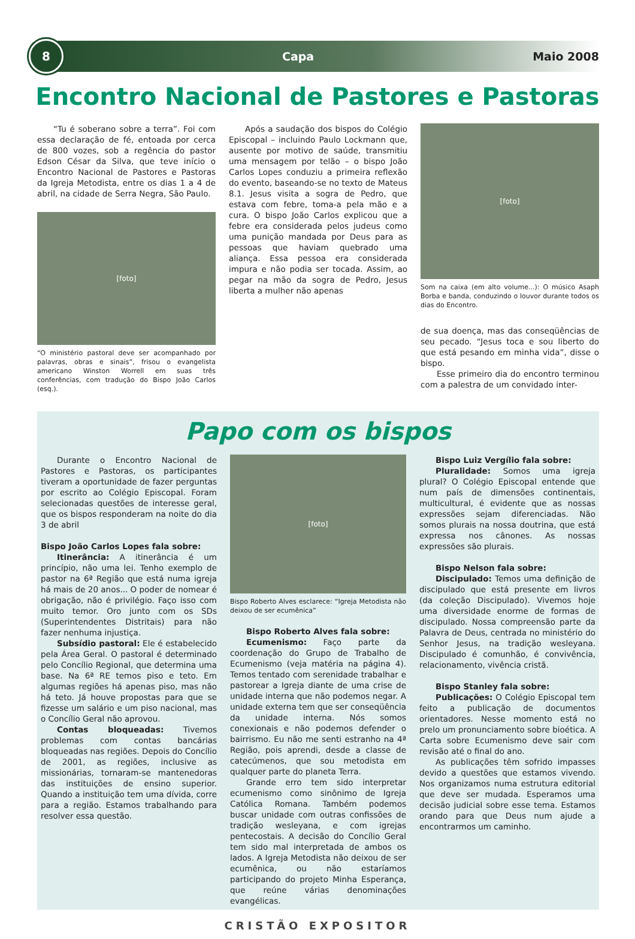8
Capa Maio 2008
Encontro Nacional de Pastores e Pastoras
“Tu é soberano sobre a terra”. Foi com essa declaração de fé, entoada por cerca de 800 vozes, sob a regência do pastor Edson César da Silva, que teve início o Encontro Nacional de Pastores e Pastoras da Igreja Metodista, entre os dias 1 a 4 de abril, na cidade de Serra Negra, São Paulo.
[foto]
“O ministério pastoral deve ser acompanhado por palavras, obras e sinais”, frisou o evangelista americano Winston Worrell em suas três conferências, com tradução do Bispo João Carlos (esq.).
Após a saudação dos bispos do Colégio Episcopal – incluindo Paulo Lockmann que, ausente por motivo de saúde, transmitiu uma mensagem por telão – o bispo João Carlos Lopes conduziu a primeira reflexão do evento, baseando-se no texto de Mateus 8.1. Jesus visita a sogra de Pedro, que estava com febre, toma-a pela mão e a cura. O bispo João Carlos explicou que a febre era considerada pelos judeus como uma punição mandada por Deus para as pessoas que haviam quebrado uma aliança. Essa pessoa era considerada impura e não podia ser tocada. Assim, ao pegar na mão da sogra de Pedro, Jesus liberta a mulher não apenas
[foto]
Som na caixa (em alto volume...): O músico Asaph Borba e banda, conduzindo o louvor durante todos os dias do Encontro.
de sua doença, mas das conseqüências de seu pecado. “Jesus toca e sou liberto do que está pesando em minha vida”, disse o bispo.
Esse primeiro dia do encontro terminou com a palestra de um convidado inter-
Papo com os bispos
Durante o Encontro Nacional de Pastores e Pastoras, os participantes tiveram a oportunidade de fazer perguntas por escrito ao Colégio Episcopal. Foram selecionadas questões de interesse geral, que os bispos responderam na noite do dia 3 de abril
Bispo João Carlos Lopes fala sobre:
Itinerância: A itinerância é um princípio, não uma lei. Tenho exemplo de pastor na 6ª Região que está numa igreja há mais de 20 anos... O poder de nomear é obrigação, não é privilégio. Faço isso com muito temor. Oro junto com os SDs (Superintendentes Distritais) para não fazer nenhuma injustiça.
Subsídio pastoral: Ele é estabelecido pela Área Geral. O pastoral é determinado pelo Concílio Regional, que determina uma base. Na 6ª RE temos piso e teto. Em algumas regiões há apenas piso, mas não há teto. Já houve propostas para que se fizesse um salário e um piso nacional, mas o Concílio Geral não aprovou.
Contas bloqueadas: Tivemos problemas com contas bancárias bloqueadas nas regiões. Depois do Concílio de 2001, as regiões, inclusive as missionárias, tornaram-se mantenedoras das instituições de ensino superior. Quando a instituição tem uma dívida, corre para a região. Estamos trabalhando para resolver essa questão.
[foto]
Bispo Roberto Alves esclarece: “Igreja Metodista não deixou de ser ecumênica”
Bispo Roberto Alves fala sobre:
Ecumenismo: Faço parte da coordenação do Grupo de Trabalho de Ecumenismo (veja matéria na página 4). Temos tentado com serenidade trabalhar e pastorear a Igreja diante de uma crise de unidade interna que não podemos negar. A unidade externa tem que ser conseqüência da unidade interna. Nós somos conexionais e não podemos defender o bairrismo. Eu não me senti estranho na 4ª Região, pois aprendi, desde a classe de catecúmenos, que sou metodista em qualquer parte do planeta Terra.
Grande erro tem sido interpretar ecumenismo como sinônimo de Igreja Católica Romana. Também podemos buscar unidade com outras confissões de tradição wesleyana, e com igrejas pentecostais. A decisão do Concílio Geral tem sido mal interpretada de ambos os lados. A Igreja Metodista não deixou de ser ecumênica, ou não estaríamos participando do projeto Minha Esperança, que reúne várias denominações evangélicas.
Bispo Luiz Vergílio fala sobre:
Pluralidade: Somos uma igreja plural? O Colégio Episcopal entende que num país de dimensões continentais, multicultural, é evidente que as nossas expressões sejam diferenciadas. Não somos plurais na nossa doutrina, que está expressa nos cânones. As nossas expressões são plurais.
Bispo Nelson fala sobre:
Discipulado: Temos uma definição de discipulado que está presente em livros (da coleção Discipulado). Vivemos hoje uma diversidade enorme de formas de discipulado. Nossa compreensão parte da Palavra de Deus, centrada no ministério do Senhor Jesus, na tradição wesleyana. Discipulado é comunhão, é convivência, relacionamento, vivência cristã.
Bispo Stanley fala sobre:
Publicações: O Colégio Episcopal tem feito a publicação de documentos orientadores. Nesse momento está no prelo um pronunciamento sobre bioética. A Carta sobre Ecumenismo deve sair com revisão até o final do ano.
As publicações têm sofrido impasses devido a questões que estamos vivendo. Nos organizamos numa estrutura editorial que deve ser mudada. Esperamos uma decisão judicial sobre esse tema. Estamos orando para que Deus num ajude a encontrarmos um caminho.
CRISTÃO EXPOSITOR